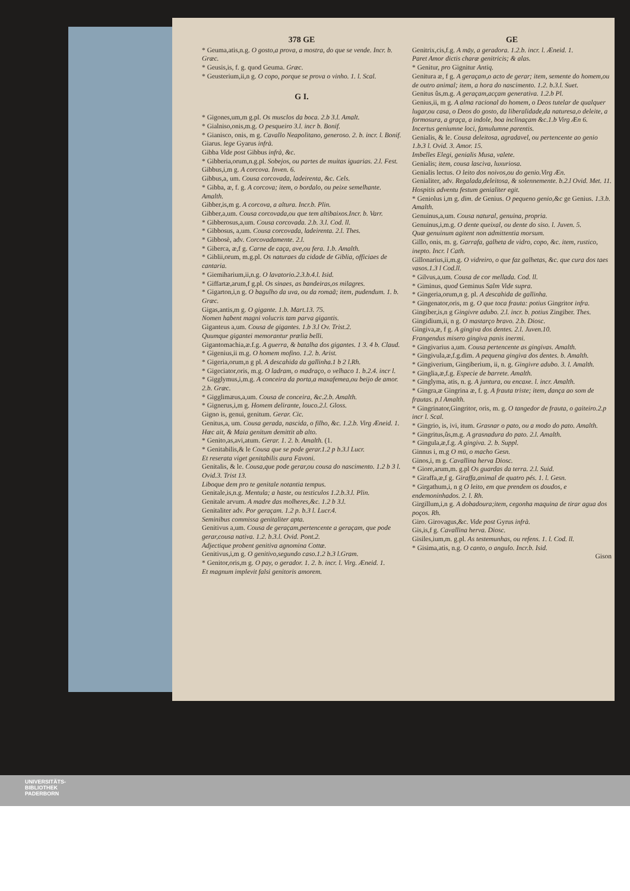378 GE
* Geuma,atis,n.g. O gosto,a prova, a mostra, do que se vende. Incr. b. Græc.
* Geusis,is, f. g. quod Geuma. Græc.
* Geusterium,ii,n g. O copo, porque se prova o vinho. 1. l. Scal.
G I.
* Gigones,um,m g.pl. Os musclos da boca. 2.b 3.l. Amalt.
* Gialniso,onis,m.g. O pesqueiro 3.l. incr b. Bonif.
* Gianisco, onis, m g. Cavallo Neapolitano, generoso. 2. b. incr. l. Bonif.
Giarus. lege Gyarus infrà.
Gibba Vide post Gibbus infrà, &c.
* Gibberia,orum,n.g.pl. Sobejos, ou partes de muitas iguarias. 2.l. Fest.
Gibbus,i,m g. A corcova. Inven. 6.
Gibbus,a, um. Cousa corcovada, ladeirenta, &c. Cels.
* Gibba, æ, f. g. A corcova; item, o bordalo, ou peixe semelhante. Amalth.
Gibber,is,m g. A corcova, a altura. Incr.b. Plin.
Gibber,a,um. Cousa corcovada,ou que tem altibaixos.Incr. b. Varr.
* Gibberosus,a,um. Cousa corcovada. 2.b. 3.l. Cod. ll.
* Gibbosus, a,um. Cousa corcovada, ladeirenta. 2.l. Thes.
* Gibbosè, adv. Corcovadamente. 2.l.
* Giberca, æ,f g. Carne de caça, ave,ou fera. 1.b. Amalth.
* Giblii,orum, m.g.pl. Os naturaes da cidade de Giblia, officiaes de cantaria.
* Giemiharium,ii,n.g. O lavatorio.2.3.b.4.l. Isid.
* Giffartæ,arum,f g.pl. Os sinaes, as bandeiras,os milagres.
* Gigarton,i,n g. O bagulho da uva, ou da romaã; item, pudendum. 1. b. Græc.
Gigas,antis,m g. O gigante. 1.b. Mart.13. 75.
Nomen habent magni volucris tam parva gigantis.
Giganteus a,um. Cousa de gigantes. 1.b 3.l Ov. Trist.2.
Quumque gigantei memorantur prælia belli.
Gigantomachia,æ.f.g. A guerra, & batalha dos gigantes. 1 3. 4 b. Claud.
* Gigenius,ii m.g. O homem mofino. 1.2. b. Arist.
* Gigeria,orum,n g pl. A descahida da gallinha.1 b 2 l.Rh.
* Gigeciator,oris, m.g. O ladram, o madraço, o velhaco 1. b.2.4. incr l.
* Gigglymus,i,m.g. A conceira da porta,a maxafemea,ou beijo de amor. 2.b. Græc.
* Gigglimæus,a,um. Cousa de conceira, &c.2.b. Amalth.
* Gignerus,i,m g. Homem delirante, louco.2.l. Gloss.
Gigno is, genui, genitum. Gerar. Cic.
Genitus,a, um. Cousa gerada, nascida, o filho, &c. 1.2.b. Virg Æneid. 1.
Hæc ait, & Maia genitum demittit ab alto.
* Genito,as,avi,atum. Gerar. 1. 2. b. Amalth. (1.
* Genitabilis,& le Cousa que se pode gerar.1.2 p b.3.l Lucr.
Et reserata viget genitabilis aura Favoni.
Genitalis, & le. Cousa,que pode gerar,ou cousa do nascimento. 1.2 b 3 l. Ovid.3. Trist 13.
Liboque dem pro te genitale notantia tempus.
Genitale,is,n.g. Mentula; a haste, ou testiculos 1.2.b.3.l. Plin.
Genitale arvum. A madre das molheres,&c. 1.2 b 3.l.
Genitaliter adv. Por geraçam. 1.2 p. b.3 l. Lucr.4.
Seminibus commissa genitaliter apta.
Genitivus a,um. Cousa de geraçam,pertencente a geraçam, que pode gerar,cousa nativa. 1.2. b.3.l. Ovid. Pont.2.
Adjectique probent genitiva agnomina Cottæ.
Genitivus,i,m g. O genitivo,segundo caso.1.2 b.3 l.Gram.
* Genitor,oris,m g. O pay, o gerador. 1. 2. b. incr. l. Virg. Æneid. 1.
Et magnum implevit falsi genitoris amorem.
GE
Genitrix,cis,f.g. A māy, a geradora. 1.2.b. incr. l. Æneid. 1.
Paret Amor dictis charæ genitricis; & alas.
* Genitur, pro Gignitur Antiq.
Genitura æ, f g. A geraçam,o acto de gerar; item, semente do homem,ou de outro animal; item, a hora do nascimento. 1.2. b.3.l. Suet.
Genitus ûs,m.g. A geraçam,acçam generativa. 1.2.b Pl.
Genius,ii, m g. A alma racional do homem, o Deos tutelar de qualquer lugar,ou casa, o Deos do gosto, da liberalidade,da naturesa,o deleite, a formosura, a graça, a indole, boa inclinaçam &c.1.b Virg Æn 6.
Incertus geniumne loci, famulumne parentis.
Genialis, & le. Cousa deleitosa, agradavel, ou pertencente ao genio 1.b.3 l. Ovid. 3. Amor. 15.
Imbelles Elegi, genialis Musa, valete.
Genialis; item, cousa lasciva, luxuriosa.
Genialis lectus. O leito dos noivos,ou do genio.Virg Æn.
Genialiter, adv. Regalada,deleitosa, & solennemente. b.2.l Ovid. Met. 11.
Hospitis adventu festum genialiter egit.
* Geniolus i,m g. dim. de Genius. O pequeno genio,&c ge Genius. 1.3.b. Amalth.
Genuinus,a,um. Cousa natural, genuina, propria.
Genuinus,i,m.g. O dente queixal, ou dente do siso. l. Juven. 5.
Quæ genuinum agitent non admittentia morsum.
Gillo, onis, m. g. Garrafa, galheta de vidro, copo, &c. item, rustico, inepto. Incr. l Cath.
Gillonarius,ii,m.g. O vidreiro, o que faz galhetas, &c. que cura dos taes vasos.1.3 l Cod.ll.
* Gilvus,a,um. Cousa de cor mellada. Cod. ll.
* Giminus, quod Geminus Salm Vide supra.
* Gingeria,orum,n g. pl. A descahida de gallinha.
* Gingenator,oris, m g. O que toca frauta: potius Gingritor infra.
Gingiber,is,n g Gingivre adubo. 2.l. incr. b. potius Zingiber. Thes.
Gingidium,ii, n g. O mastarço bravo. 2.b. Diosc.
Gingiva,æ, f g. A gingiva dos dentes. 2.l. Juven.10.
Frangendus misero gingiva panis inermi.
* Gingivarius a,um. Cousa pertencente as gingivas. Amalth.
* Gingivula,æ,f.g.dim. A pequena gingiva dos dentes. b. Amalth.
* Gingiverium, Gingiberium, ii, n. g. Gingivre adubo. 3. l. Amalth.
* Ginglia,æ,f.g. Especie de barrete. Amalth.
* Ginglyma, atis, n. g. A juntura, ou encaxe. l. incr. Amalth.
* Gingra,æ Gingrina æ, f. g. A frauta triste; item, dança ao som de frautas. p.l Amalth.
* Gingrinator,Gingritor, oris, m. g. O tangedor de frauta, o gaiteiro.2.p incr l. Scal.
* Gingrio, is, ivi, itum. Grasnar o pato, ou a modo do pato. Amalth.
* Gingritus,ûs,m.g. A grasnadura do pato. 2.l. Amalth.
* Gingula,æ,f.g. A gingiva. 2. b. Suppl.
Ginnus i, m.g O mū, o macho Gesn.
Ginos,i, m g. Cavallina herva Diosc.
* Giore,arum,m. g.pl Os guardas da terra. 2.l. Suid.
* Giraffa,æ,f g. Giraffa,animal de quatro pés. 1. l. Gesn.
* Girgathum,i, n g O leito, em que prendem os doudos, e endemoninhados. 2. l. Rh.
Girgillum,i,n g. A dobadoura;item, cegonha maquina de tirar agua dos poços. Rh.
Giro. Girovagus,&c. Vide post Gyrus infrà.
Gis,is,f g. Cavallina herva. Diosc.
Gisiles,ium,m. g.pl. As testemunhas, ou refens. 1. l. Cod. ll.
* Gisima,atis, n.g. O canto, o angulo. Incr.b. Isid.
Gison
UNIVERSITÄTS-
BIBLIOTHEK
PADERBORN